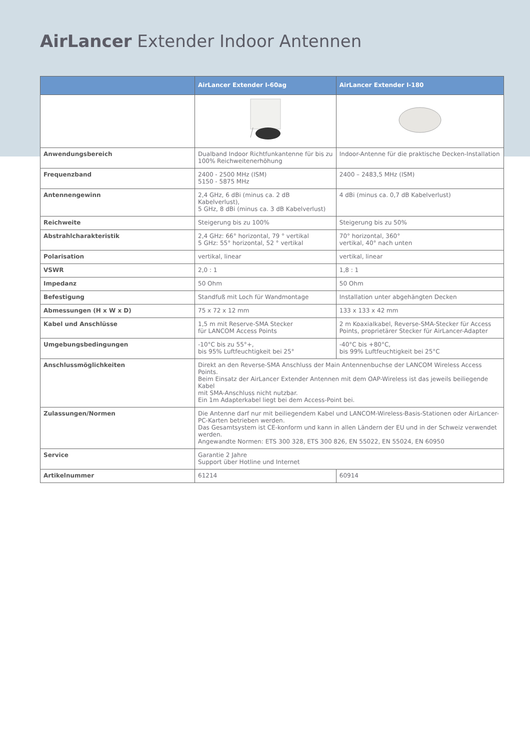AirLancer Extender Indoor Antennen
| | AirLancer Extender I-60ag | AirLancer Extender I-180 |
| --- | --- | --- |
| Anwendungsbereich | Dualband Indoor Richtfunkantenne für bis zu 100% Reichweitenerhöhung | Indoor-Antenne für die praktische Decken-Installation |
| Frequenzband | 2400 - 2500 MHz (ISM) 5150 - 5875 MHz | 2400 – 2483,5 MHz (ISM) |
| Antennengewinn | 2,4 GHz, 6 dBi (minus ca. 2 dB Kabelverlust), 5 GHz, 8 dBi (minus ca. 3 dB Kabelverlust) | 4 dBi (minus ca. 0,7 dB Kabelverlust) |
| Reichweite | Steigerung bis zu 100% | Steigerung bis zu 50% |
| Abstrahlcharakteristik | 2,4 GHz: 66° horizontal, 79 ° vertikal 5 GHz: 55° horizontal, 52 ° vertikal | 70° horizontal, 360° vertikal, 40° nach unten |
| Polarisation | vertikal, linear | vertikal, linear |
| VSWR | 2,0 : 1 | 1,8 : 1 |
| Impedanz | 50 Ohm | 50 Ohm |
| Befestigung | Standfuß mit Loch für Wandmontage | Installation unter abgehängten Decken |
| Abmessungen (H x W x D) | 75 x 72 x 12 mm | 133 x 133 x 42 mm |
| Kabel und Anschlüsse | 1,5 m mit Reserve-SMA Stecker für LANCOM Access Points | 2 m Koaxialkabel, Reverse-SMA-Stecker für Access Points, proprietärer Stecker für AirLancer-Adapter |
| Umgebungsbedingungen | -10°C bis zu 55°+, bis 95% Luftfeuchtigkeit bei 25° | -40°C bis +80°C, bis 99% Luftfeuchtigkeit bei 25°C |
| Anschlussmöglichkeiten | Direkt an den Reverse-SMA Anschluss der Main Antennenbuchse der LANCOM Wireless Access Points. Beim Einsatz der AirLancer Extender Antennen mit dem OAP-Wireless ist das jeweils beiliegende Kabel mit SMA-Anschluss nicht nutzbar. Ein 1m Adapterkabel liegt bei dem Access-Point bei. | |
| Zulassungen/Normen | Die Antenne darf nur mit beiliegendem Kabel und LANCOM-Wireless-Basis-Stationen oder AirLancer-PC-Karten betrieben werden. Das Gesamtsystem ist CE-konform und kann in allen Ländern der EU und in der Schweiz verwendet werden. Angewandte Normen: ETS 300 328, ETS 300 826, EN 55022, EN 55024, EN 60950 | |
| Service | Garantie 2 Jahre Support über Hotline und Internet | |
| Artikelnummer | 61214 | 60914 |